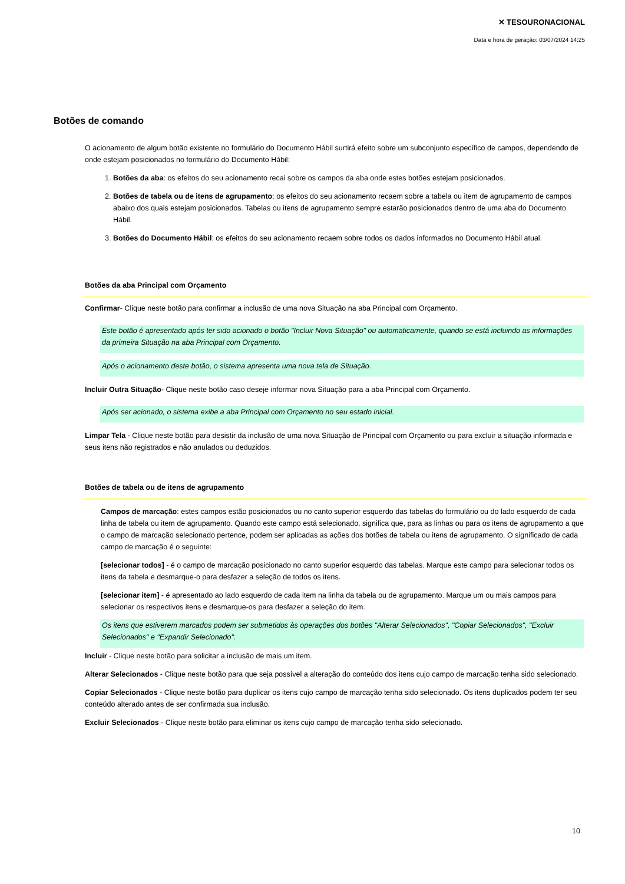✕ TESOURONACIONAL
Data e hora de geração: 03/07/2024 14:25
Botões de comando
O acionamento de algum botão existente no formulário do Documento Hábil surtirá efeito sobre um subconjunto específico de campos, dependendo de onde estejam posicionados no formulário do Documento Hábil:
1. Botões da aba: os efeitos do seu acionamento recai sobre os campos da aba onde estes botões estejam posicionados.
2. Botões de tabela ou de itens de agrupamento: os efeitos do seu acionamento recaem sobre a tabela ou item de agrupamento de campos abaixo dos quais estejam posicionados. Tabelas ou itens de agrupamento sempre estarão posicionados dentro de uma aba do Documento Hábil.
3. Botões do Documento Hábil: os efeitos do seu acionamento recaem sobre todos os dados informados no Documento Hábil atual.
Botões da aba Principal com Orçamento
Confirmar- Clique neste botão para confirmar a inclusão de uma nova Situação na aba Principal com Orçamento.
Este botão é apresentado após ter sido acionado o botão "Incluir Nova Situação" ou automaticamente, quando se está incluindo as informações da primeira Situação na aba Principal com Orçamento.
Após o acionamento deste botão, o sistema apresenta uma nova tela de Situação.
Incluir Outra Situação- Clique neste botão caso deseje informar nova Situação para a aba Principal com Orçamento.
Após ser acionado, o sistema exibe a aba Principal com Orçamento no seu estado inicial.
Limpar Tela - Clique neste botão para desistir da inclusão de uma nova Situação de Principal com Orçamento ou para excluir a situação informada e seus itens não registrados e não anulados ou deduzidos.
Botões de tabela ou de itens de agrupamento
Campos de marcação: estes campos estão posicionados ou no canto superior esquerdo das tabelas do formulário ou do lado esquerdo de cada linha de tabela ou item de agrupamento. Quando este campo está selecionado, significa que, para as linhas ou para os itens de agrupamento a que o campo de marcação selecionado pertence, podem ser aplicadas as ações dos botões de tabela ou itens de agrupamento. O significado de cada campo de marcação é o seguinte:
[selecionar todos] - é o campo de marcação posicionado no canto superior esquerdo das tabelas. Marque este campo para selecionar todos os itens da tabela e desmarque-o para desfazer a seleção de todos os itens.
[selecionar item] - é apresentado ao lado esquerdo de cada item na linha da tabela ou de agrupamento. Marque um ou mais campos para selecionar os respectivos itens e desmarque-os para desfazer a seleção do item.
Os itens que estiverem marcados podem ser submetidos às operações dos botões "Alterar Selecionados", "Copiar Selecionados", "Excluir Selecionados" e "Expandir Selecionado".
Incluir - Clique neste botão para solicitar a inclusão de mais um item.
Alterar Selecionados - Clique neste botão para que seja possível a alteração do conteúdo dos itens cujo campo de marcação tenha sido selecionado.
Copiar Selecionados - Clique neste botão para duplicar os itens cujo campo de marcação tenha sido selecionado. Os itens duplicados podem ter seu conteúdo alterado antes de ser confirmada sua inclusão.
Excluir Selecionados - Clique neste botão para eliminar os itens cujo campo de marcação tenha sido selecionado.
10